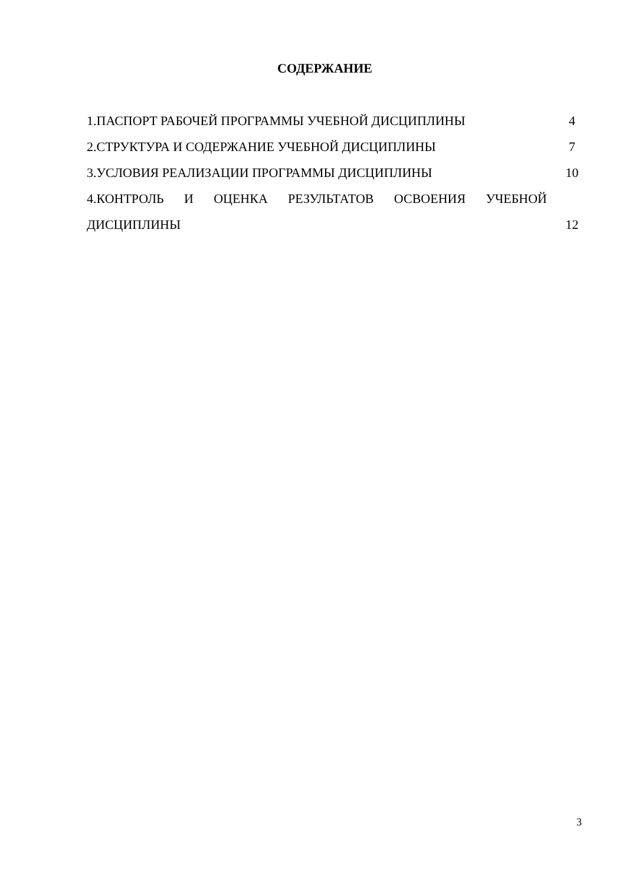СОДЕРЖАНИЕ
| 1.ПАСПОРТ РАБОЧЕЙ ПРОГРАММЫ УЧЕБНОЙ ДИСЦИПЛИНЫ | 4 |
| 2.СТРУКТУРА И СОДЕРЖАНИЕ УЧЕБНОЙ ДИСЦИПЛИНЫ | 7 |
| 3.УСЛОВИЯ РЕАЛИЗАЦИИ ПРОГРАММЫ ДИСЦИПЛИНЫ | 10 |
| 4.КОНТРОЛЬ И ОЦЕНКА РЕЗУЛЬТАТОВ ОСВОЕНИЯ УЧЕБНОЙ | |
| ДИСЦИПЛИНЫ | 12 |
3